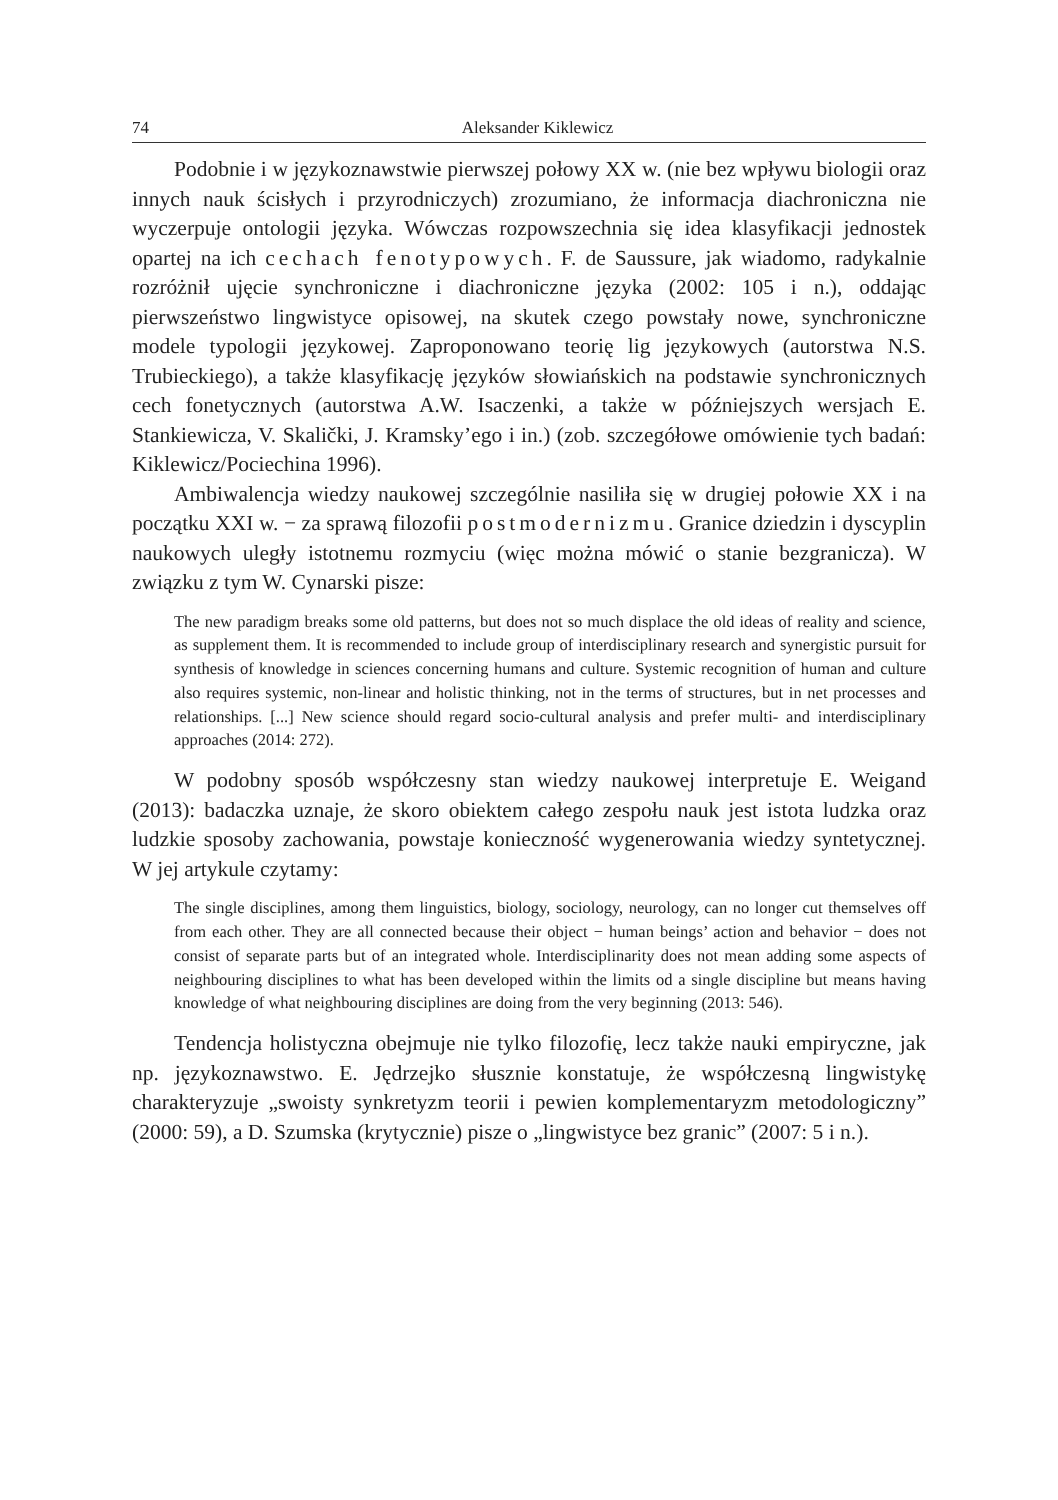74 Aleksander Kiklewicz
Podobnie i w językoznawstwie pierwszej połowy XX w. (nie bez wpływu biologii oraz innych nauk ścisłych i przyrodniczych) zrozumiano, że informacja diachroniczna nie wyczerpuje ontologii języka. Wówczas rozpowszechnia się idea klasyfikacji jednostek opartej na ich cechach fenotypowych. F. de Saussure, jak wiadomo, radykalnie rozróżnił ujęcie synchroniczne i diachroniczne języka (2002: 105 i n.), oddając pierwszeństwo lingwistyce opisowej, na skutek czego powstały nowe, synchroniczne modele typologii językowej. Zaproponowano teorię lig językowych (autorstwa N.S. Trubieckiego), a także klasyfikację języków słowiańskich na podstawie synchronicznych cech fonetycznych (autorstwa A.W. Isaczenki, a także w późniejszych wersjach E. Stankiewicza, V. Skaličkі, J. Kramsky’ego i in.) (zob. szczegółowe omówienie tych badań: Kiklewicz/Pociechina 1996).
Ambiwalencja wiedzy naukowej szczególnie nasiliła się w drugiej połowie XX i na początku XXI w. − za sprawą filozofii postmodernizmu. Granice dziedzin i dyscyplin naukowych uległy istotnemu rozmyciu (więc można mówić o stanie bezgranicza). W związku z tym W. Cynarski pisze:
The new paradigm breaks some old patterns, but does not so much displace the old ideas of reality and science, as supplement them. It is recommended to include group of interdisciplinary research and synergistic pursuit for synthesis of knowledge in sciences concerning humans and culture. Systemic recognition of human and culture also requires systemic, non-linear and holistic thinking, not in the terms of structures, but in net processes and relationships. [...] New science should regard socio-cultural analysis and prefer multi- and interdisciplinary approaches (2014: 272).
W podobny sposób współczesny stan wiedzy naukowej interpretuje E. Weigand (2013): badaczka uznaje, że skoro obiektem całego zespołu nauk jest istota ludzka oraz ludzkie sposoby zachowania, powstaje konieczność wygenerowania wiedzy syntetycznej. W jej artykule czytamy:
The single disciplines, among them linguistics, biology, sociology, neurology, can no longer cut themselves off from each other. They are all connected because their object − human beings’ action and behavior − does not consist of separate parts but of an integrated whole. Interdisciplinarity does not mean adding some aspects of neighbouring disciplines to what has been developed within the limits od a single discipline but means having knowledge of what neighbouring disciplines are doing from the very beginning (2013: 546).
Tendencja holistyczna obejmuje nie tylko filozofię, lecz także nauki empiryczne, jak np. językoznawstwo. E. Jędrzejko słusznie konstatuje, że współczesną lingwistykę charakteryzuje „swoisty synkretyzm teorii i pewien komplementaryzm metodologiczny” (2000: 59), a D. Szumska (krytycznie) pisze o „lingwistyce bez granic” (2007: 5 i n.).